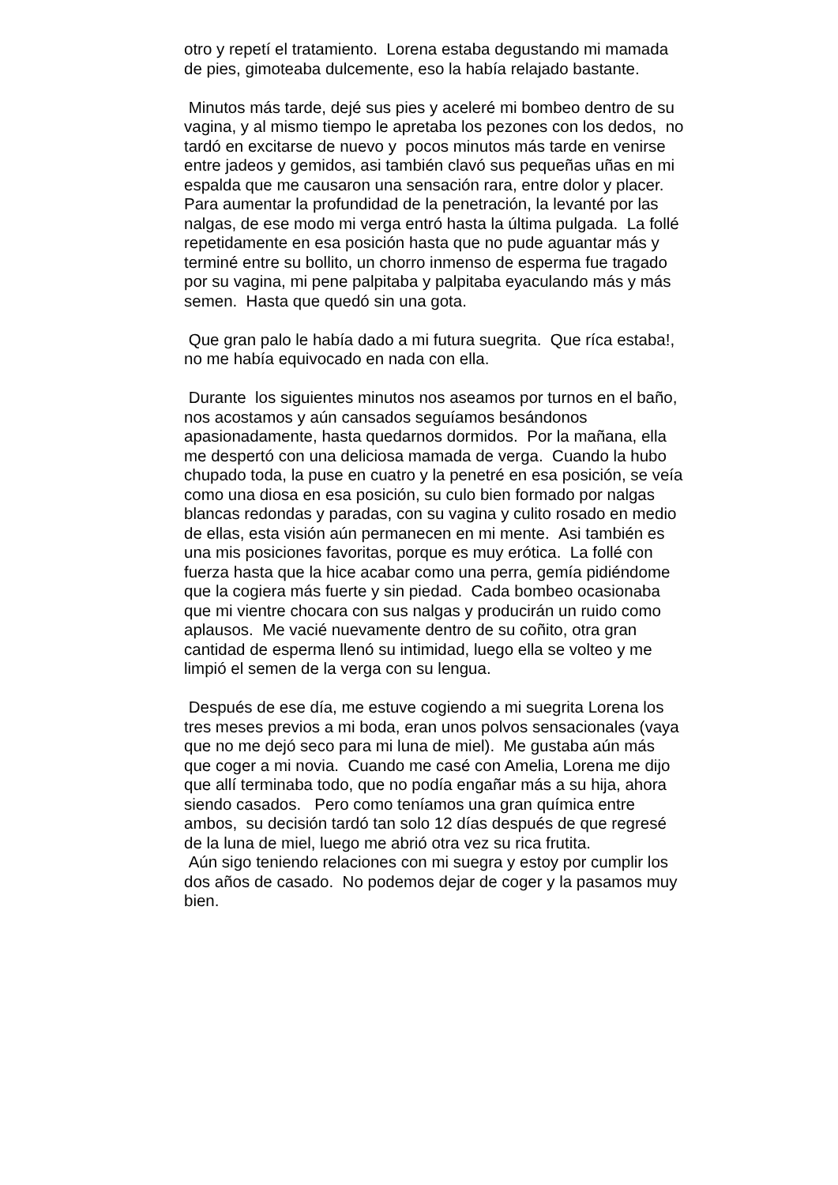otro y repetí el tratamiento. Lorena estaba degustando mi mamada
de pies, gimoteaba dulcemente, eso la había relajado bastante.
Minutos más tarde, dejé sus pies y aceleré mi bombeo dentro de su
vagina, y al mismo tiempo le apretaba los pezones con los dedos, no
tardó en excitarse de nuevo y pocos minutos más tarde en venirse
entre jadeos y gemidos, asi también clavó sus pequeñas uñas en mi
espalda que me causaron una sensación rara, entre dolor y placer.
Para aumentar la profundidad de la penetración, la levanté por las
nalgas, de ese modo mi verga entró hasta la última pulgada. La follé
repetidamente en esa posición hasta que no pude aguantar más y
terminé entre su bollito, un chorro inmenso de esperma fue tragado
por su vagina, mi pene palpitaba y palpitaba eyaculando más y más
semen. Hasta que quedó sin una gota.
Que gran palo le había dado a mi futura suegrita. Que ríca estaba!,
no me había equivocado en nada con ella.
Durante los siguientes minutos nos aseamos por turnos en el baño,
nos acostamos y aún cansados seguíamos besándonos
apasionadamente, hasta quedarnos dormidos. Por la mañana, ella
me despertó con una deliciosa mamada de verga. Cuando la hubo
chupado toda, la puse en cuatro y la penetré en esa posición, se veía
como una diosa en esa posición, su culo bien formado por nalgas
blancas redondas y paradas, con su vagina y culito rosado en medio
de ellas, esta visión aún permanecen en mi mente. Asi también es
una mis posiciones favoritas, porque es muy erótica. La follé con
fuerza hasta que la hice acabar como una perra, gemía pidiéndome
que la cogiera más fuerte y sin piedad. Cada bombeo ocasionaba
que mi vientre chocara con sus nalgas y producirán un ruido como
aplausos. Me vacié nuevamente dentro de su coñito, otra gran
cantidad de esperma llenó su intimidad, luego ella se volteo y me
limpió el semen de la verga con su lengua.
Después de ese día, me estuve cogiendo a mi suegrita Lorena los
tres meses previos a mi boda, eran unos polvos sensacionales (vaya
que no me dejó seco para mi luna de miel). Me gustaba aún más
que coger a mi novia. Cuando me casé con Amelia, Lorena me dijo
que allí terminaba todo, que no podía engañar más a su hija, ahora
siendo casados. Pero como teníamos una gran química entre
ambos, su decisión tardó tan solo 12 días después de que regresé
de la luna de miel, luego me abrió otra vez su rica frutita.
Aún sigo teniendo relaciones con mi suegra y estoy por cumplir los
dos años de casado. No podemos dejar de coger y la pasamos muy
bien.